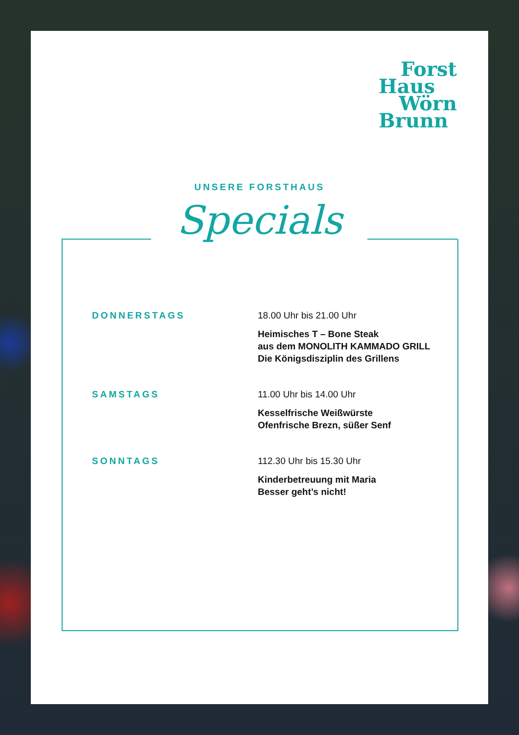Forst
Haus
Wörn
Brunn
UNSERE FORSTHAUS
Specials
DONNERSTAGS 18.00 Uhr bis 21.00 Uhr
Heimisches T – Bone Steak
aus dem MONOLITH KAMMADO GRILL
Die Königsdisziplin des Grillens
SAMSTAGS 11.00 Uhr bis 14.00 Uhr
Kesselfrische Weißwürste
Ofenfrische Brezn, süßer Senf
SONNTAGS 112.30 Uhr bis 15.30 Uhr
Kinderbetreuung mit Maria
Besser geht’s nicht!